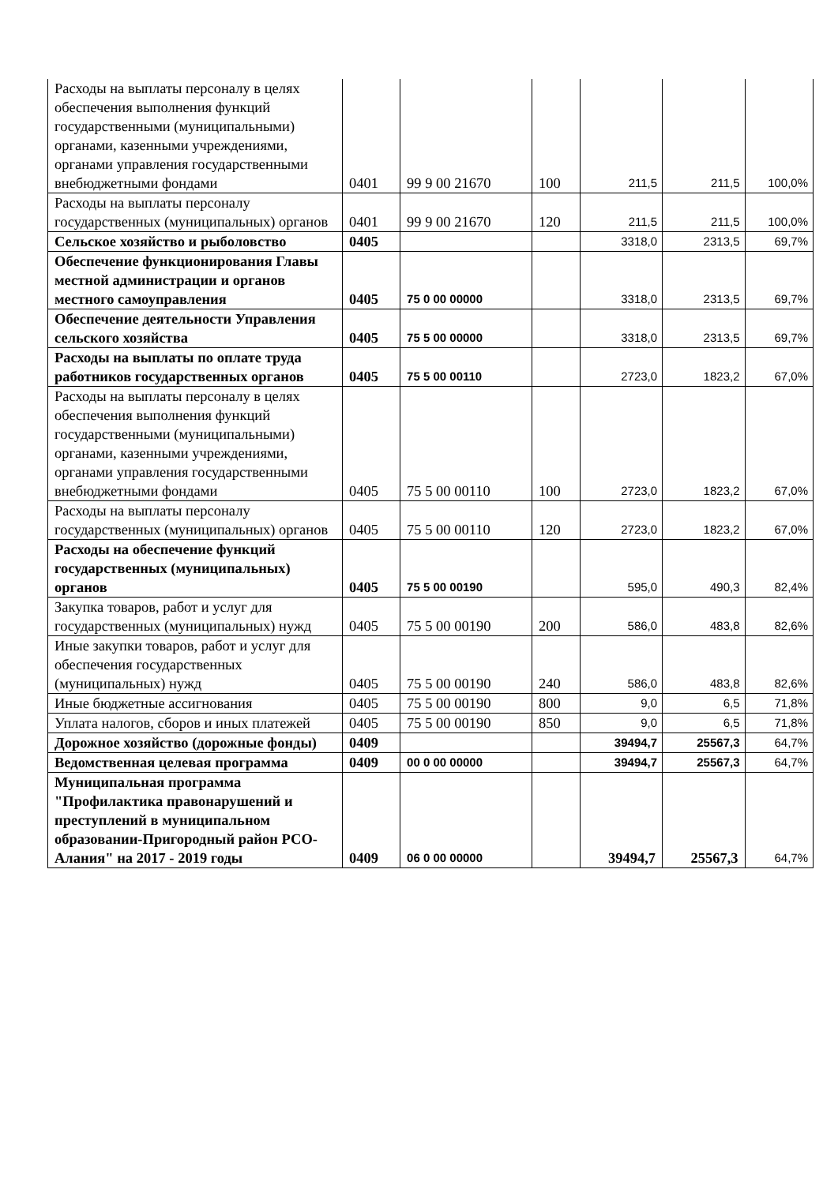| Расходы на выплаты персоналу в целях обеспечения выполнения функций государственными (муниципальными) органами, казенными учреждениями, органами управления государственными внебюджетными фондами | 0401 | 99 9 00 21670 | 100 | 211,5 | 211,5 | 100,0% |
| Расходы на выплаты персоналу государственных (муниципальных) органов | 0401 | 99 9 00 21670 | 120 | 211,5 | 211,5 | 100,0% |
| Сельское хозяйство и рыболовство | 0405 | | | 3318,0 | 2313,5 | 69,7% |
| Обеспечение функционирования Главы местной администрации и органов местного самоуправления | 0405 | 75 0 00 00000 | | 3318,0 | 2313,5 | 69,7% |
| Обеспечение деятельности Управления сельского хозяйства | 0405 | 75 5 00 00000 | | 3318,0 | 2313,5 | 69,7% |
| Расходы на выплаты по оплате труда работников государственных органов | 0405 | 75 5 00 00110 | | 2723,0 | 1823,2 | 67,0% |
| Расходы на выплаты персоналу в целях обеспечения выполнения функций государственными (муниципальными) органами, казенными учреждениями, органами управления государственными внебюджетными фондами | 0405 | 75 5 00 00110 | 100 | 2723,0 | 1823,2 | 67,0% |
| Расходы на выплаты персоналу государственных (муниципальных) органов | 0405 | 75 5 00 00110 | 120 | 2723,0 | 1823,2 | 67,0% |
| Расходы на обеспечение функций государственных (муниципальных) органов | 0405 | 75 5 00 00190 | | 595,0 | 490,3 | 82,4% |
| Закупка товаров, работ и услуг для государственных (муниципальных) нужд | 0405 | 75 5 00 00190 | 200 | 586,0 | 483,8 | 82,6% |
| Иные закупки товаров, работ и услуг для обеспечения государственных (муниципальных) нужд | 0405 | 75 5 00 00190 | 240 | 586,0 | 483,8 | 82,6% |
| Иные бюджетные ассигнования | 0405 | 75 5 00 00190 | 800 | 9,0 | 6,5 | 71,8% |
| Уплата налогов, сборов и иных платежей | 0405 | 75 5 00 00190 | 850 | 9,0 | 6,5 | 71,8% |
| Дорожное хозяйство (дорожные фонды) | 0409 | | | 39494,7 | 25567,3 | 64,7% |
| Ведомственная целевая программа | 0409 | 00 0 00 00000 | | 39494,7 | 25567,3 | 64,7% |
| Муниципальная программа "Профилактика правонарушений и преступлений в муниципальном образовании-Пригородный район РСО-Алания" на 2017 - 2019 годы | 0409 | 06 0 00 00000 | | 39494,7 | 25567,3 | 64,7% |